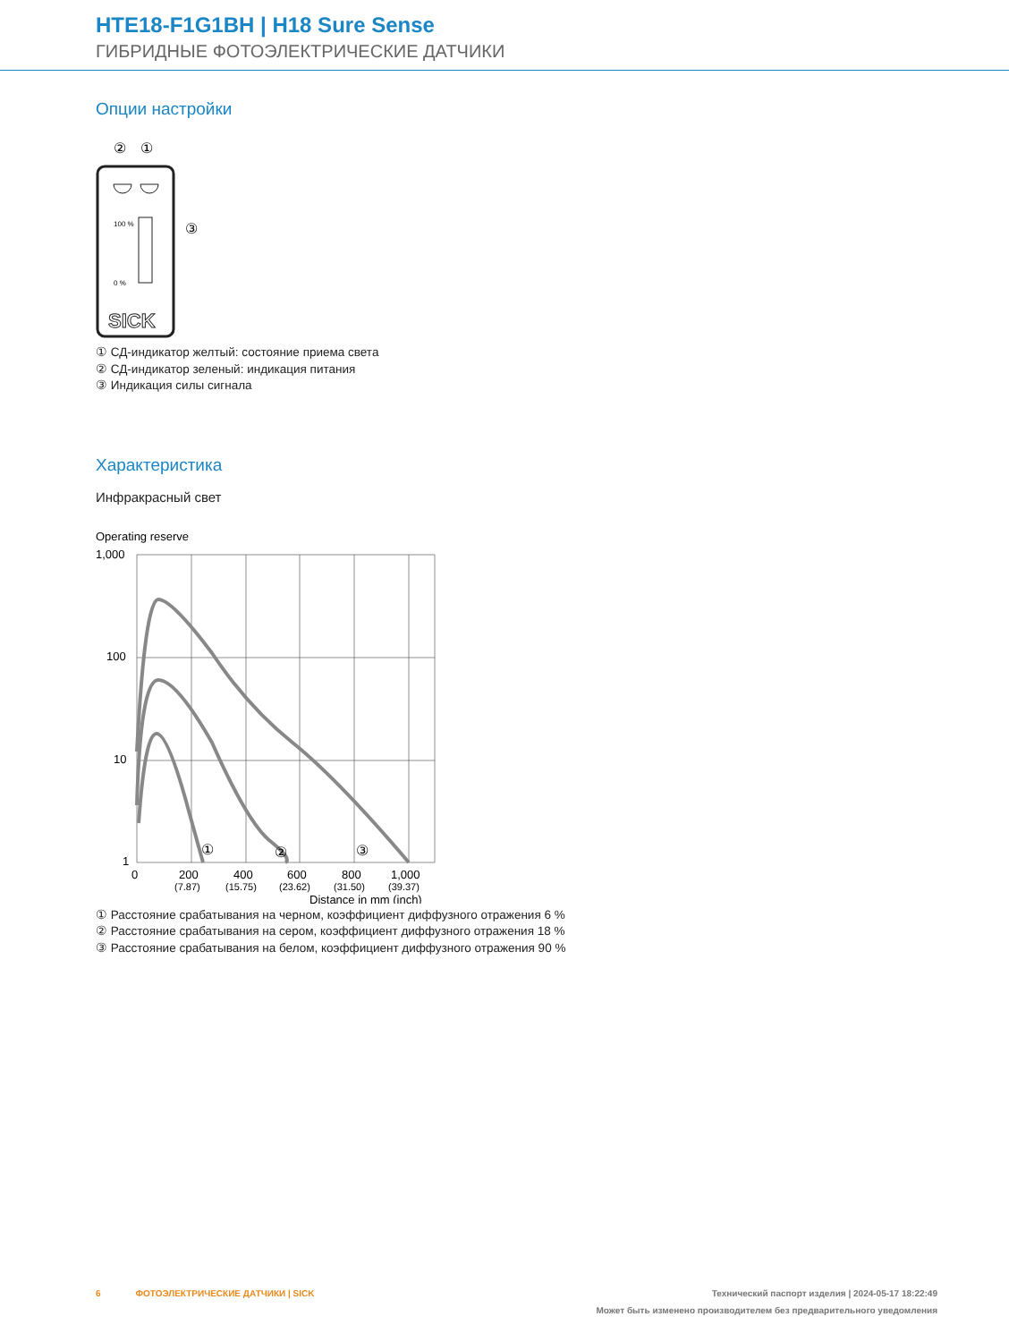HTE18-F1G1BH | H18 Sure Sense
ГИБРИДНЫЕ ФОТОЭЛЕКТРИЧЕСКИЕ ДАТЧИКИ
Опции настройки
②
①
100 %
0 %
③
SICK
① СД-индикатор желтый: состояние приема света
② СД-индикатор зеленый: индикация питания
③ Индикация силы сигнала
Характеристика
Инфракрасный свет
Operating reserve
1,000
100
10
1
①
②
③
0
200
400
600
800
1,000
(7.87)
(15.75)
(23.62)
(31.50)
(39.37)
Distance in mm (inch)
① Расстояние срабатывания на черном, коэффициент диффузного отражения 6 %
② Расстояние срабатывания на сером, коэффициент диффузного отражения 18 %
③ Расстояние срабатывания на белом, коэффициент диффузного отражения 90 %
6 ФОТОЭЛЕКТРИЧЕСКИЕ ДАТЧИКИ | SICK Технический паспорт изделия | 2024-05-17 18:22:49
Может быть изменено производителем без предварительного уведомления